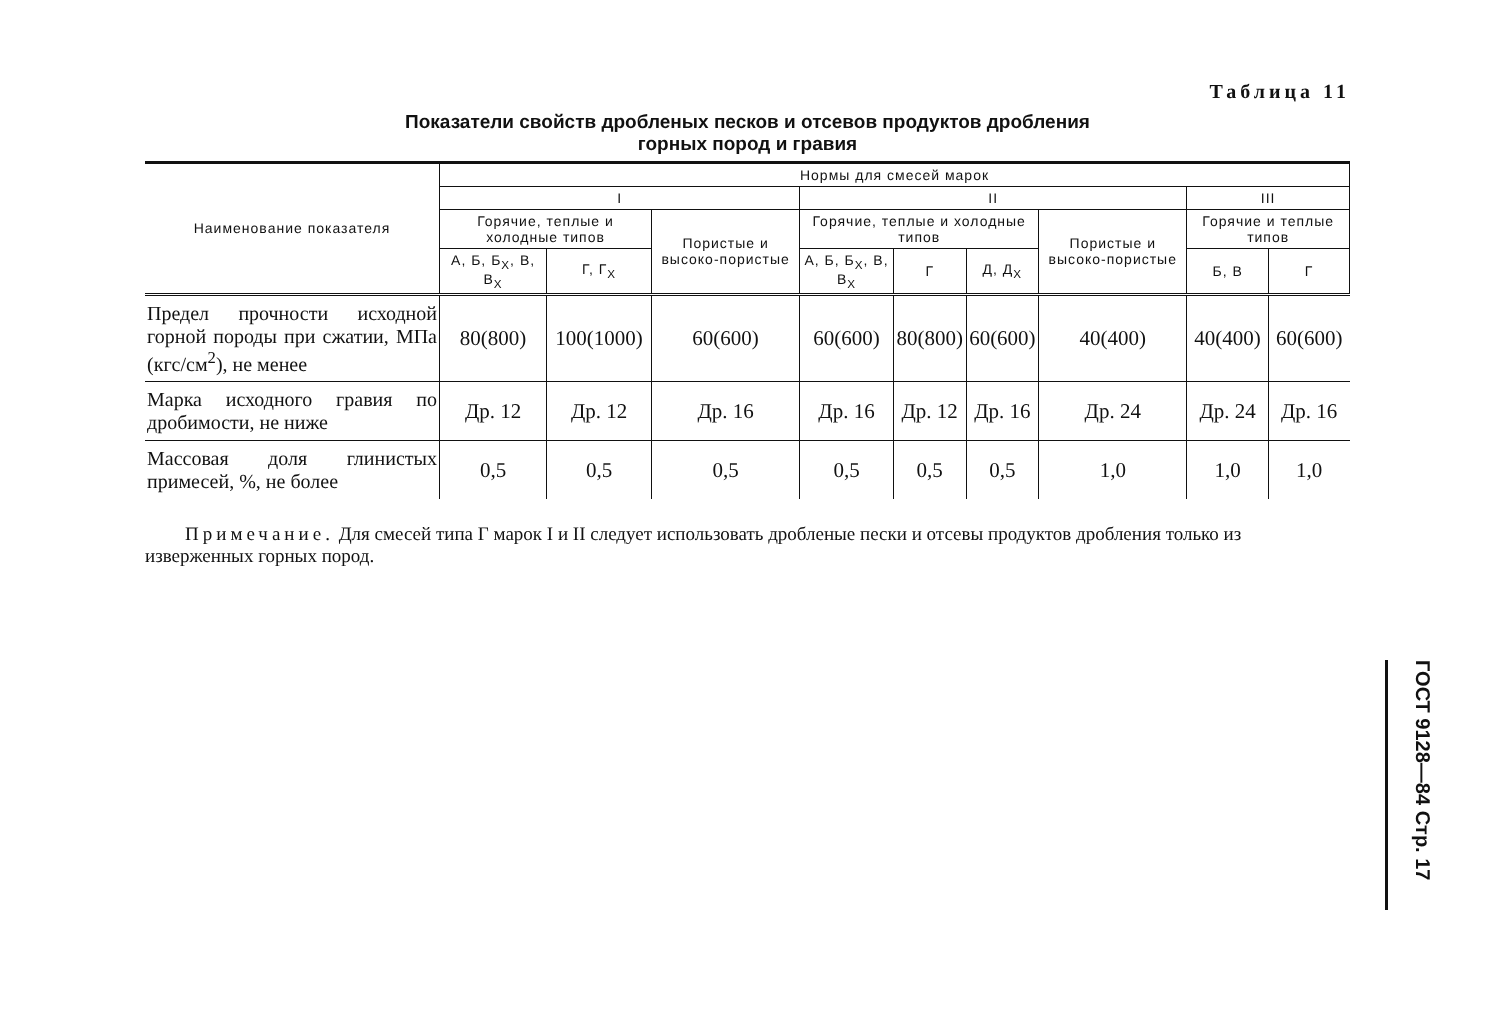Таблица 11
Показатели свойств дробленых песков и отсевов продуктов дробления
горных пород и гравия
| Наименование показателя | Нормы для смесей марок | | | | | | | | |
| --- | --- | --- | --- | --- | --- | --- | --- | --- | --- |
| | I | | | II | | | | III | |
| | Горячие, теплые и холодные типов | | Пористые и высоко-пористые | Горячие, теплые и холодные типов | | | Пористые и высоко-пористые | Горячие и теплые типов | |
| | А, Б, Б<sub>Х</sub>, В, В<sub>Х</sub> | Г, Г<sub>Х</sub> | | А, Б, Б<sub>Х</sub>, В, В<sub>Х</sub> | Г | Д, Д<sub>Х</sub> | | Б, В | Г |
| Предел прочности исходной горной породы при сжатии, МПа (кгс/см<sup>2</sup>), не менее | 80(800) | 100(1000) | 60(600) | 60(600) | 80(800) | 60(600) | 40(400) | 40(400) | 60(600) |
| Марка исходного гравия по дробимости, не ниже | Др. 12 | Др. 12 | Др. 16 | Др. 16 | Др. 12 | Др. 16 | Др. 24 | Др. 24 | Др. 16 |
| Массовая доля глинистых примесей, %, не более | 0,5 | 0,5 | 0,5 | 0,5 | 0,5 | 0,5 | 1,0 | 1,0 | 1,0 |
Примечание. Для смесей типа Г марок I и II следует использовать дробленые пески и отсевы продуктов дробления только из изверженных горных пород.
ГОСТ 9128—84 Стр. 17